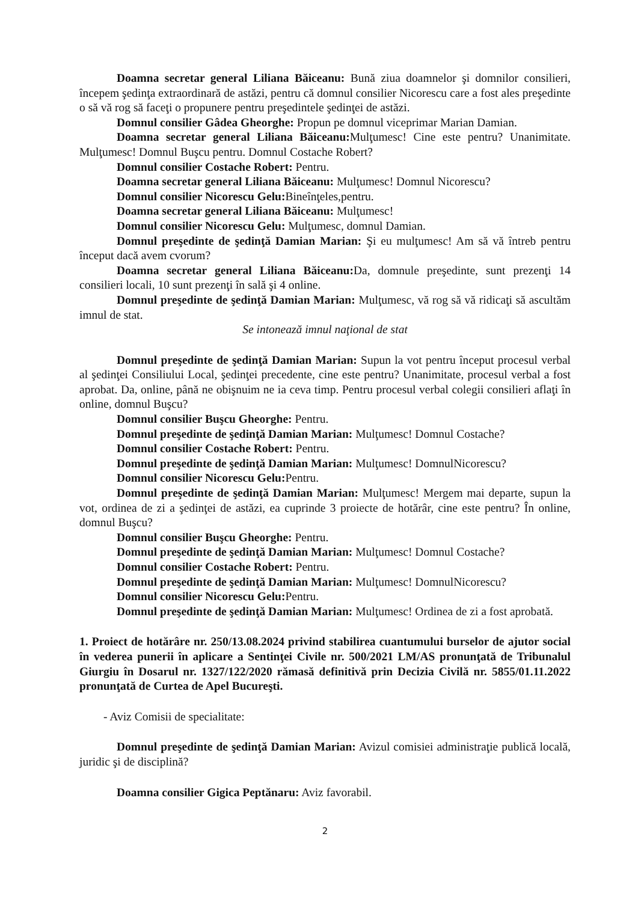Doamna secretar general Liliana Băiceanu: Bună ziua doamnelor şi domnilor consilieri, începem şedinţa extraordinară de astăzi, pentru că domnul consilier Nicorescu care a fost ales preşedinte o să vă rog să faceţi o propunere pentru preşedintele şedinţei de astăzi.
Domnul consilier Gâdea Gheorghe: Propun pe domnul viceprimar Marian Damian.
Doamna secretar general Liliana Băiceanu: Mulţumesc! Cine este pentru? Unanimitate. Mulţumesc! Domnul Buşcu pentru. Domnul Costache Robert?
Domnul consilier Costache Robert: Pentru.
Doamna secretar general Liliana Băiceanu: Mulţumesc! Domnul Nicorescu?
Domnul consilier Nicorescu Gelu: Bineînţeles,pentru.
Doamna secretar general Liliana Băiceanu: Mulţumesc!
Domnul consilier Nicorescu Gelu: Mulţumesc, domnul Damian.
Domnul preşedinte de şedinţă Damian Marian: Şi eu mulţumesc! Am să vă întreb pentru început dacă avem cvorum?
Doamna secretar general Liliana Băiceanu: Da, domnule preşedinte, sunt prezenţi 14 consilieri locali, 10 sunt prezenţi în sală şi 4 online.
Domnul preşedinte de şedinţă Damian Marian: Mulţumesc, vă rog să vă ridicaţi să ascultăm imnul de stat.
Se intonează imnul naţional de stat
Domnul preşedinte de şedinţă Damian Marian: Supun la vot pentru început procesul verbal al şedinţei Consiliului Local, şedinţei precedente, cine este pentru? Unanimitate, procesul verbal a fost aprobat. Da, online, până ne obişnuim ne ia ceva timp. Pentru procesul verbal colegii consilieri aflaţi în online, domnul Buşcu?
Domnul consilier Buşcu Gheorghe: Pentru.
Domnul preşedinte de şedinţă Damian Marian: Mulţumesc! Domnul Costache?
Domnul consilier Costache Robert: Pentru.
Domnul preşedinte de şedinţă Damian Marian: Mulţumesc! DomnulNicorescu?
Domnul consilier Nicorescu Gelu: Pentru.
Domnul preşedinte de şedinţă Damian Marian: Mulţumesc! Mergem mai departe, supun la vot, ordinea de zi a şedinţei de astăzi, ea cuprinde 3 proiecte de hotărâr, cine este pentru? În online, domnul Buşcu?
Domnul consilier Buşcu Gheorghe: Pentru.
Domnul preşedinte de şedinţă Damian Marian: Mulţumesc! Domnul Costache?
Domnul consilier Costache Robert: Pentru.
Domnul preşedinte de şedinţă Damian Marian: Mulţumesc! DomnulNicorescu?
Domnul consilier Nicorescu Gelu: Pentru.
Domnul preşedinte de şedinţă Damian Marian: Mulţumesc! Ordinea de zi a fost aprobată.
1. Proiect de hotărâre nr. 250/13.08.2024 privind stabilirea cuantumului burselor de ajutor social în vederea punerii în aplicare a Sentinţei Civile nr. 500/2021 LM/AS pronunţată de Tribunalul Giurgiu în Dosarul nr. 1327/122/2020 rămasă definitivă prin Decizia Civilă nr. 5855/01.11.2022 pronunţată de Curtea de Apel Bucureşti.
- Aviz Comisii de specialitate:
Domnul preşedinte de şedinţă Damian Marian: Avizul comisiei administraţie publică locală, juridic şi de disciplină?
Doamna consilier Gigica Peptănaru: Aviz favorabil.
2